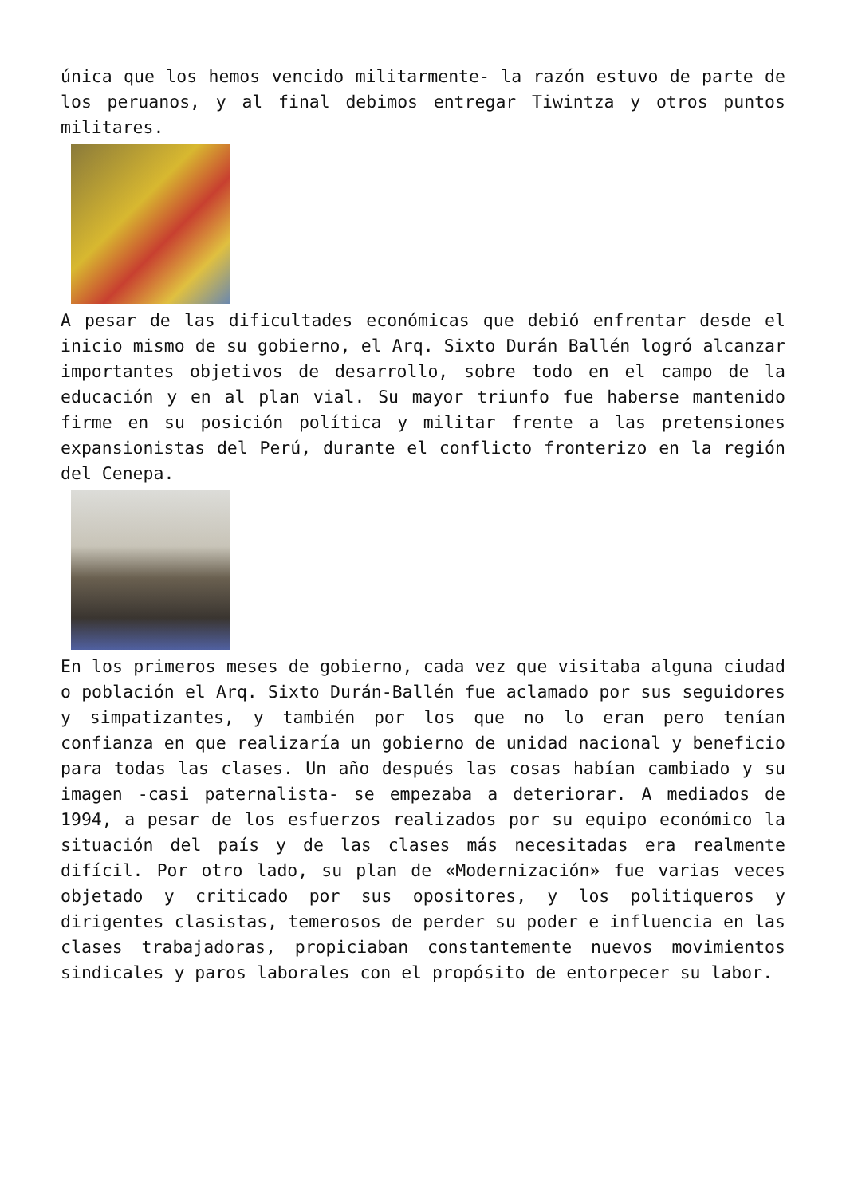única que los hemos vencido militarmente- la razón estuvo de parte de los peruanos, y al final debimos entregar Tiwintza y otros puntos militares.
A pesar de las dificultades económicas que debió enfrentar desde el inicio mismo de su gobierno, el Arq. Sixto Durán Ballén logró alcanzar importantes objetivos de desarrollo, sobre todo en el campo de la educación y en al plan vial. Su mayor triunfo fue haberse mantenido firme en su posición política y militar frente a las pretensiones expansionistas del Perú, durante el conflicto fronterizo en la región del Cenepa.
En los primeros meses de gobierno, cada vez que visitaba alguna ciudad o población el Arq. Sixto Durán-Ballén fue aclamado por sus seguidores y simpatizantes, y también por los que no lo eran pero tenían confianza en que realizaría un gobierno de unidad nacional y beneficio para todas las clases. Un año después las cosas habían cambiado y su imagen -casi paternalista- se empezaba a deteriorar. A mediados de 1994, a pesar de los esfuerzos realizados por su equipo económico la situación del país y de las clases más necesitadas era realmente difícil. Por otro lado, su plan de «Modernización» fue varias veces objetado y criticado por sus opositores, y los politiqueros y dirigentes clasistas, temerosos de perder su poder e influencia en las clases trabajadoras, propiciaban constantemente nuevos movimientos sindicales y paros laborales con el propósito de entorpecer su labor.